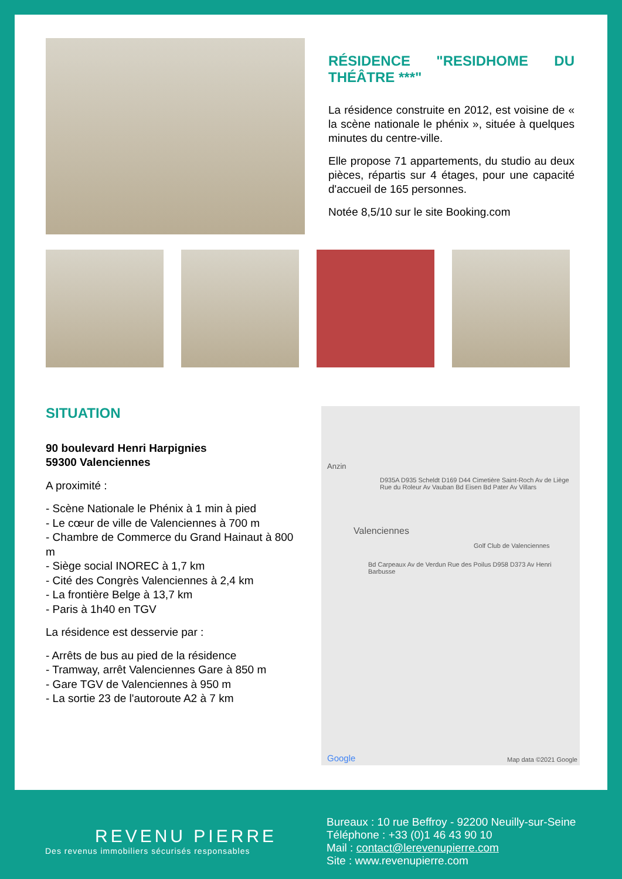RÉSIDENCE "RESIDHOME DU THÉÂTRE ***"
La résidence construite en 2012, est voisine de « la scène nationale le phénix », située à quelques minutes du centre-ville.
Elle propose 71 appartements, du studio au deux pièces, répartis sur 4 étages, pour une capacité d'accueil de 165 personnes.
Notée 8,5/10 sur le site Booking.com
SITUATION
90 boulevard Henri Harpignies
59300 Valenciennes
A proximité :
- Scène Nationale le Phénix à 1 min à pied
- Le cœur de ville de Valenciennes à 700 m
- Chambre de Commerce du Grand Hainaut à 800 m
- Siège social INOREC à 1,7 km
- Cité des Congrès Valenciennes à 2,4 km
- La frontière Belge à 13,7 km
- Paris à 1h40 en TGV
La résidence est desservie par :
- Arrêts de bus au pied de la résidence
- Tramway, arrêt Valenciennes Gare à 850 m
- Gare TGV de Valenciennes à 950 m
- La sortie 23 de l'autoroute A2 à 7 km
Anzin
D935A D935 Scheldt D169 D44 Cimetière Saint-Roch Av de Liège Rue du Roleur Av Vauban Bd Eisen Bd Pater Av Villars
Valenciennes
Golf Club de Valenciennes
Bd Carpeaux Av de Verdun Rue des Poilus D958 D373 Av Henri Barbusse
Google Map data ©2021 Google
REVENU PIERRE
Des revenus immobiliers sécurisés responsables
Bureaux : 10 rue Beffroy - 92200 Neuilly-sur-Seine
Téléphone : +33 (0)1 46 43 90 10
Mail : contact@lerevenupierre.com
Site : www.revenupierre.com